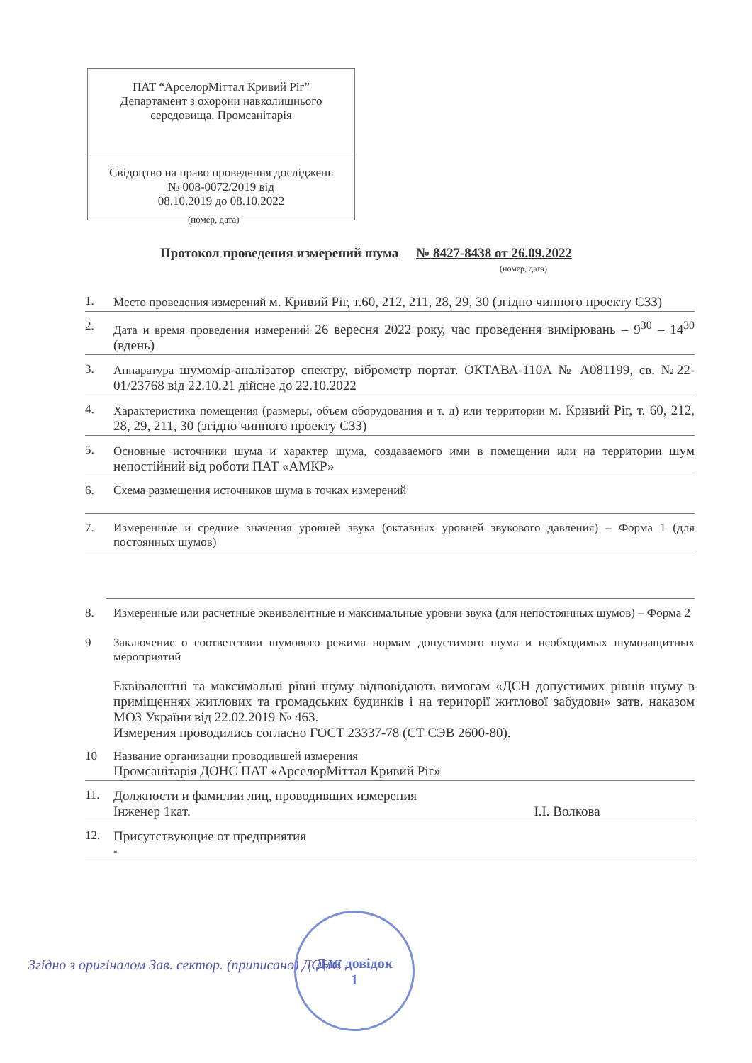ПАТ “АрселорМіттал Кривий Ріг”
Департамент з охорони навколишнього середовища. Промсанітарія
Свідоцтво на право проведення досліджень
№ 008-0072/2019 від
08.10.2019 до 08.10.2022
(номер, дата)
Протокол проведения измерений шума № 8427-8438 от 26.09.2022
(номер, дата)
1. Место проведения измерений м. Кривий Ріг, т.60, 212, 211, 28, 29, 30 (згідно чинного проекту СЗЗ)
2. Дата и время проведения измерений 26 вересня 2022 року, час проведення вимірювань – 9<sup>30</sup> – 14<sup>30</sup> (вдень)
3. Аппаратура шумомір-аналізатор спектру, віброметр портат. ОКТАВА-110А № А081199, св. №22-01/23768 від 22.10.21 дійсне до 22.10.2022
4. Характеристика помещения (размеры, объем оборудования и т. д) или территории м. Кривий Ріг, т. 60, 212, 28, 29, 211, 30 (згідно чинного проекту СЗЗ)
5. Основные источники шума и характер шума, создаваемого ими в помещении или на территории шум непостійний від роботи ПАТ «АМКР»
6. Схема размещения источников шума в точках измерений
7. Измеренные и средние значения уровней звука (октавных уровней звукового давления) – Форма 1 (для постоянных шумов)
8. Измеренные или расчетные эквивалентные и максимальные уровни звука (для непостоянных шумов) – Форма 2
9 Заключение о соответствии шумового режима нормам допустимого шума и необходимых шумозащитных мероприятий
Еквівалентні та максимальні рівні шуму відповідають вимогам «ДСН допустимих рівнів шуму в приміщеннях житлових та громадських будинків і на території житлової забудови» затв. наказом МОЗ України від 22.02.2019 № 463.
Измерения проводились согласно ГОСТ 23337-78 (СТ СЭВ 2600-80).
10 Название организации проводившей измерения
Промсанітарія ДОНС ПАТ «АрселорМіттал Кривий Ріг»
11. Должности и фамилии лиц, проводивших измерения
Інженер 1кат. І.І. Волкова
12. Присутствующие от предприятия
-
Згідно з оригіналом Зав. сектор. (приписано) ДОНС
Для довідок
1